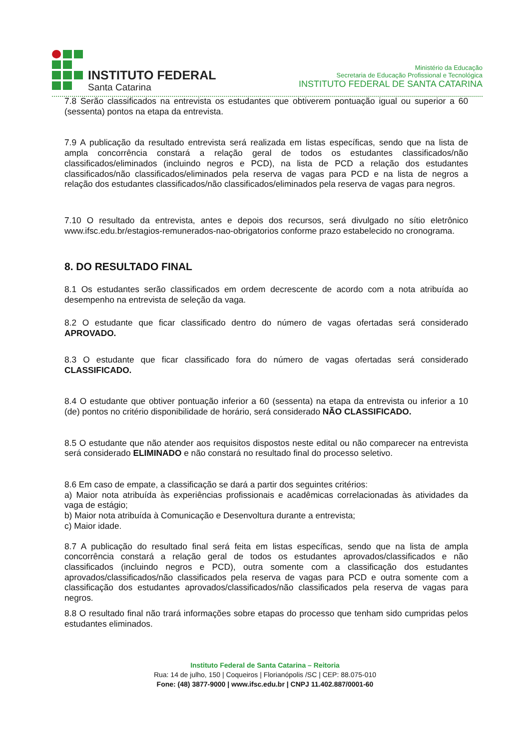INSTITUTO FEDERAL
Santa Catarina
Ministério da Educação
Secretaria de Educação Profissional e Tecnológica
INSTITUTO FEDERAL DE SANTA CATARINA
7.8 Serão classificados na entrevista os estudantes que obtiverem pontuação igual ou superior a 60 (sessenta) pontos na etapa da entrevista.
7.9 A publicação da resultado entrevista será realizada em listas específicas, sendo que na lista de ampla concorrência constará a relação geral de todos os estudantes classificados/não classificados/eliminados (incluindo negros e PCD), na lista de PCD a relação dos estudantes classificados/não classificados/eliminados pela reserva de vagas para PCD e na lista de negros a relação dos estudantes classificados/não classificados/eliminados pela reserva de vagas para negros.
7.10 O resultado da entrevista, antes e depois dos recursos, será divulgado no sítio eletrônico www.ifsc.edu.br/estagios-remunerados-nao-obrigatorios conforme prazo estabelecido no cronograma.
8. DO RESULTADO FINAL
8.1 Os estudantes serão classificados em ordem decrescente de acordo com a nota atribuída ao desempenho na entrevista de seleção da vaga.
8.2 O estudante que ficar classificado dentro do número de vagas ofertadas será considerado APROVADO.
8.3 O estudante que ficar classificado fora do número de vagas ofertadas será considerado CLASSIFICADO.
8.4 O estudante que obtiver pontuação inferior a 60 (sessenta) na etapa da entrevista ou inferior a 10 (de) pontos no critério disponibilidade de horário, será considerado NÃO CLASSIFICADO.
8.5 O estudante que não atender aos requisitos dispostos neste edital ou não comparecer na entrevista será considerado ELIMINADO e não constará no resultado final do processo seletivo.
8.6 Em caso de empate, a classificação se dará a partir dos seguintes critérios:
a) Maior nota atribuída às experiências profissionais e acadêmicas correlacionadas às atividades da vaga de estágio;
b) Maior nota atribuída à Comunicação e Desenvoltura durante a entrevista;
c) Maior idade.
8.7 A publicação do resultado final será feita em listas específicas, sendo que na lista de ampla concorrência constará a relação geral de todos os estudantes aprovados/classificados e não classificados (incluindo negros e PCD), outra somente com a classificação dos estudantes aprovados/classificados/não classificados pela reserva de vagas para PCD e outra somente com a classificação dos estudantes aprovados/classificados/não classificados pela reserva de vagas para negros.
8.8 O resultado final não trará informações sobre etapas do processo que tenham sido cumpridas pelos estudantes eliminados.
Instituto Federal de Santa Catarina – Reitoria
Rua: 14 de julho, 150 | Coqueiros | Florianópolis /SC | CEP: 88.075-010
Fone: (48) 3877-9000 | www.ifsc.edu.br | CNPJ 11.402.887/0001-60